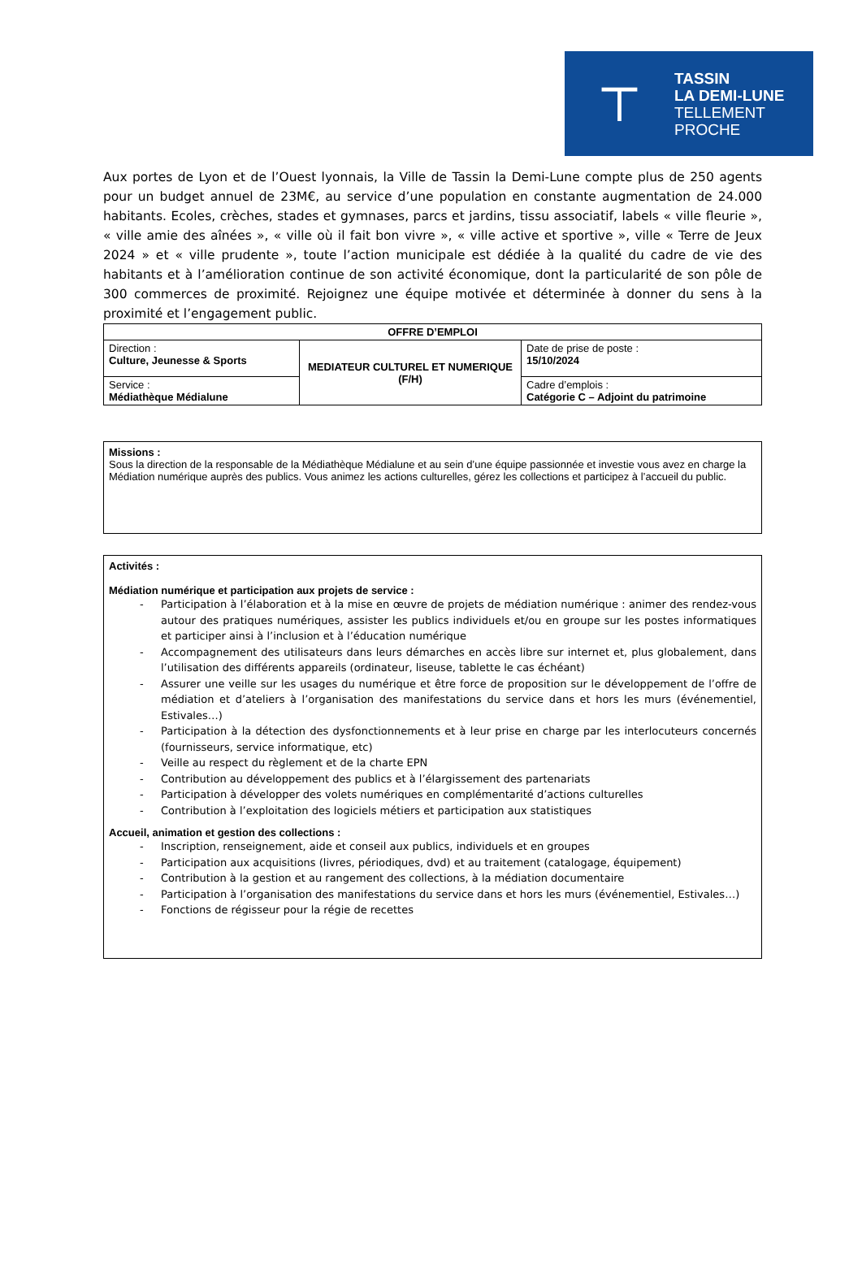⊤
TASSIN
LA DEMI-LUNE
TELLEMENT
PROCHE
Aux portes de Lyon et de l’Ouest lyonnais, la Ville de Tassin la Demi-Lune compte plus de 250 agents pour un budget annuel de 23M€, au service d’une population en constante augmentation de 24.000 habitants. Ecoles, crèches, stades et gymnases, parcs et jardins, tissu associatif, labels « ville fleurie », « ville amie des aînées », « ville où il fait bon vivre », « ville active et sportive », ville « Terre de Jeux 2024 » et « ville prudente », toute l’action municipale est dédiée à la qualité du cadre de vie des habitants et à l’amélioration continue de son activité économique, dont la particularité de son pôle de 300 commerces de proximité. Rejoignez une équipe motivée et déterminée à donner du sens à la proximité et l’engagement public.
| OFFRE D’EMPLOI | | |
| Direction : Culture, Jeunesse & Sports | MEDIATEUR CULTUREL ET NUMERIQUE (F/H) | Date de prise de poste : 15/10/2024 |
| Service : Médiathèque Médialune | | Cadre d’emplois : Catégorie C – Adjoint du patrimoine |
Missions :
Sous la direction de la responsable de la Médiathèque Médialune et au sein d’une équipe passionnée et investie vous avez en charge la Médiation numérique auprès des publics. Vous animez les actions culturelles, gérez les collections et participez à l’accueil du public.
Activités :
Médiation numérique et participation aux projets de service :
- Participation à l’élaboration et à la mise en œuvre de projets de médiation numérique : animer des rendez-vous autour des pratiques numériques, assister les publics individuels et/ou en groupe sur les postes informatiques et participer ainsi à l’inclusion et à l’éducation numérique
- Accompagnement des utilisateurs dans leurs démarches en accès libre sur internet et, plus globalement, dans l’utilisation des différents appareils (ordinateur, liseuse, tablette le cas échéant)
- Assurer une veille sur les usages du numérique et être force de proposition sur le développement de l’offre de médiation et d’ateliers à l’organisation des manifestations du service dans et hors les murs (événementiel, Estivales…)
- Participation à la détection des dysfonctionnements et à leur prise en charge par les interlocuteurs concernés (fournisseurs, service informatique, etc)
- Veille au respect du règlement et de la charte EPN
- Contribution au développement des publics et à l’élargissement des partenariats
- Participation à développer des volets numériques en complémentarité d’actions culturelles
- Contribution à l’exploitation des logiciels métiers et participation aux statistiques
Accueil, animation et gestion des collections :
- Inscription, renseignement, aide et conseil aux publics, individuels et en groupes
- Participation aux acquisitions (livres, périodiques, dvd) et au traitement (catalogage, équipement)
- Contribution à la gestion et au rangement des collections, à la médiation documentaire
- Participation à l’organisation des manifestations du service dans et hors les murs (événementiel, Estivales…)
- Fonctions de régisseur pour la régie de recettes